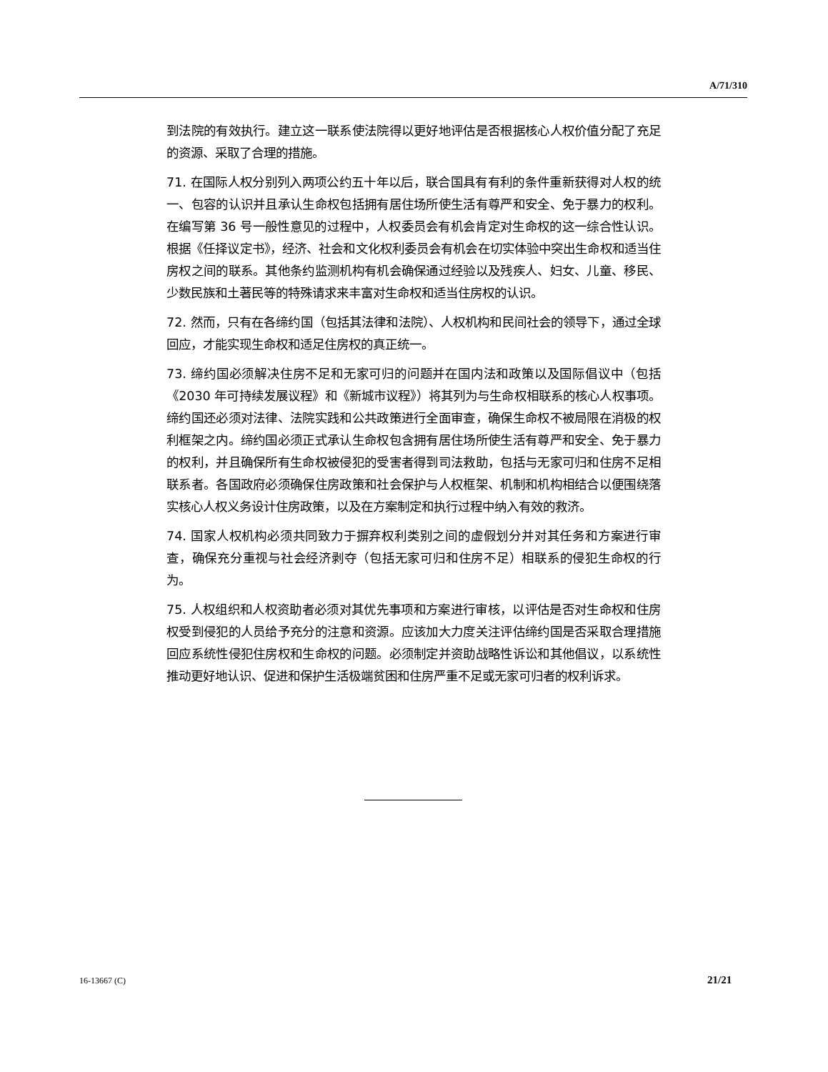A/71/310
到法院的有效执行。建立这一联系使法院得以更好地评估是否根据核心人权价值分配了充足的资源、采取了合理的措施。
71. 在国际人权分别列入两项公约五十年以后，联合国具有有利的条件重新获得对人权的统一、包容的认识并且承认生命权包括拥有居住场所使生活有尊严和安全、免于暴力的权利。在编写第 36 号一般性意见的过程中，人权委员会有机会肯定对生命权的这一综合性认识。根据《任择议定书》，经济、社会和文化权利委员会有机会在切实体验中突出生命权和适当住房权之间的联系。其他条约监测机构有机会确保通过经验以及残疾人、妇女、儿童、移民、少数民族和土著民等的特殊请求来丰富对生命权和适当住房权的认识。
72. 然而，只有在各缔约国（包括其法律和法院）、人权机构和民间社会的领导下，通过全球回应，才能实现生命权和适足住房权的真正统一。
73. 缔约国必须解决住房不足和无家可归的问题并在国内法和政策以及国际倡议中（包括《2030 年可持续发展议程》和《新城市议程》）将其列为与生命权相联系的核心人权事项。缔约国还必须对法律、法院实践和公共政策进行全面审查，确保生命权不被局限在消极的权利框架之内。缔约国必须正式承认生命权包含拥有居住场所使生活有尊严和安全、免于暴力的权利，并且确保所有生命权被侵犯的受害者得到司法救助，包括与无家可归和住房不足相联系者。各国政府必须确保住房政策和社会保护与人权框架、机制和机构相结合以便围绕落实核心人权义务设计住房政策，以及在方案制定和执行过程中纳入有效的救济。
74. 国家人权机构必须共同致力于摒弃权利类别之间的虚假划分并对其任务和方案进行审查，确保充分重视与社会经济剥夺（包括无家可归和住房不足）相联系的侵犯生命权的行为。
75. 人权组织和人权资助者必须对其优先事项和方案进行审核，以评估是否对生命权和住房权受到侵犯的人员给予充分的注意和资源。应该加大力度关注评估缔约国是否采取合理措施回应系统性侵犯住房权和生命权的问题。必须制定并资助战略性诉讼和其他倡议，以系统性推动更好地认识、促进和保护生活极端贫困和住房严重不足或无家可归者的权利诉求。
16-13667 (C) 21/21